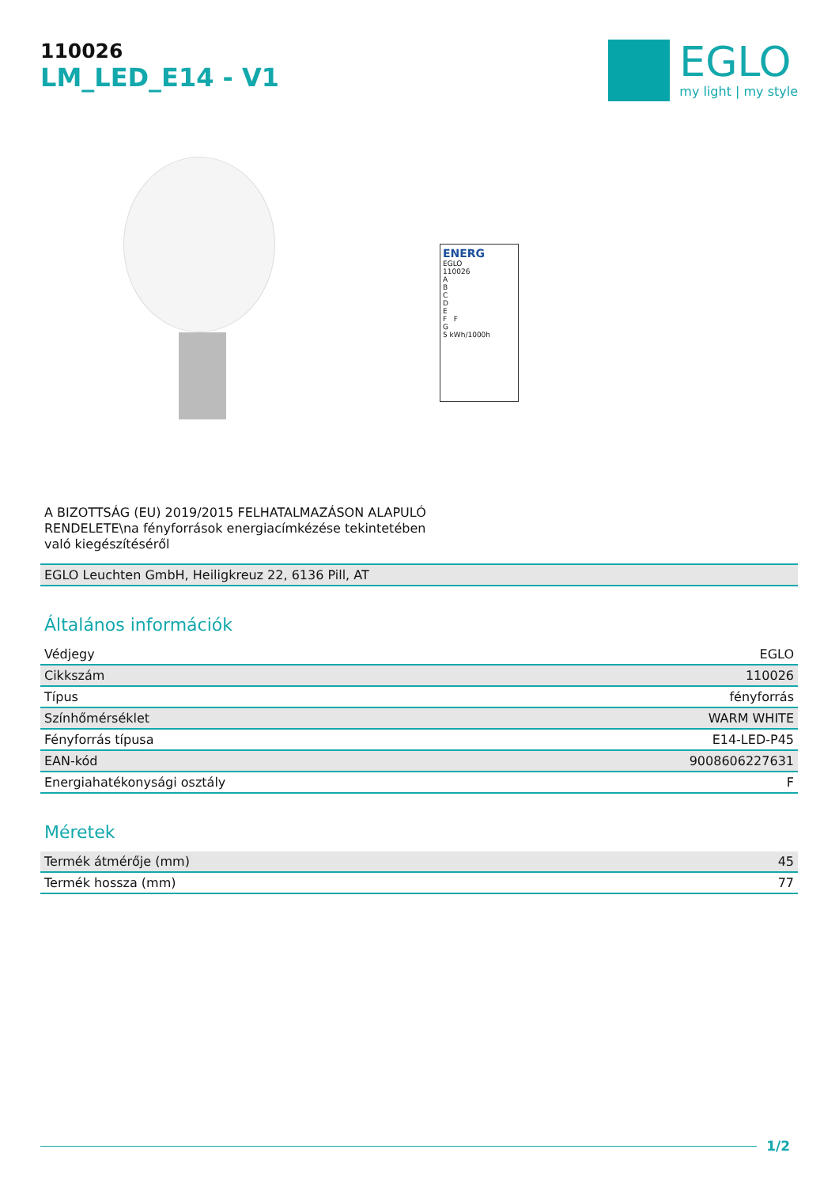110026
LM_LED_E14 - V1
EGLO
my light | my style
ENERG
EGLO
110026
A
B
C
D
E
F F
G
5 kWh/1000h
A BIZOTTSÁG (EU) 2019/2015 FELHATALMAZÁSON ALAPULÓ RENDELETE\na fényforrások energiacímkézése tekintetében való kiegészítéséről
EGLO Leuchten GmbH, Heiligkreuz 22, 6136 Pill, AT
Általános információk
| Védjegy | EGLO |
| Cikkszám | 110026 |
| Típus | fényforrás |
| Színhőmérséklet | WARM WHITE |
| Fényforrás típusa | E14-LED-P45 |
| EAN-kód | 9008606227631 |
| Energiahatékonysági osztály | F |
Méretek
| Termék átmérője (mm) | 45 |
| Termék hossza (mm) | 77 |
1/2